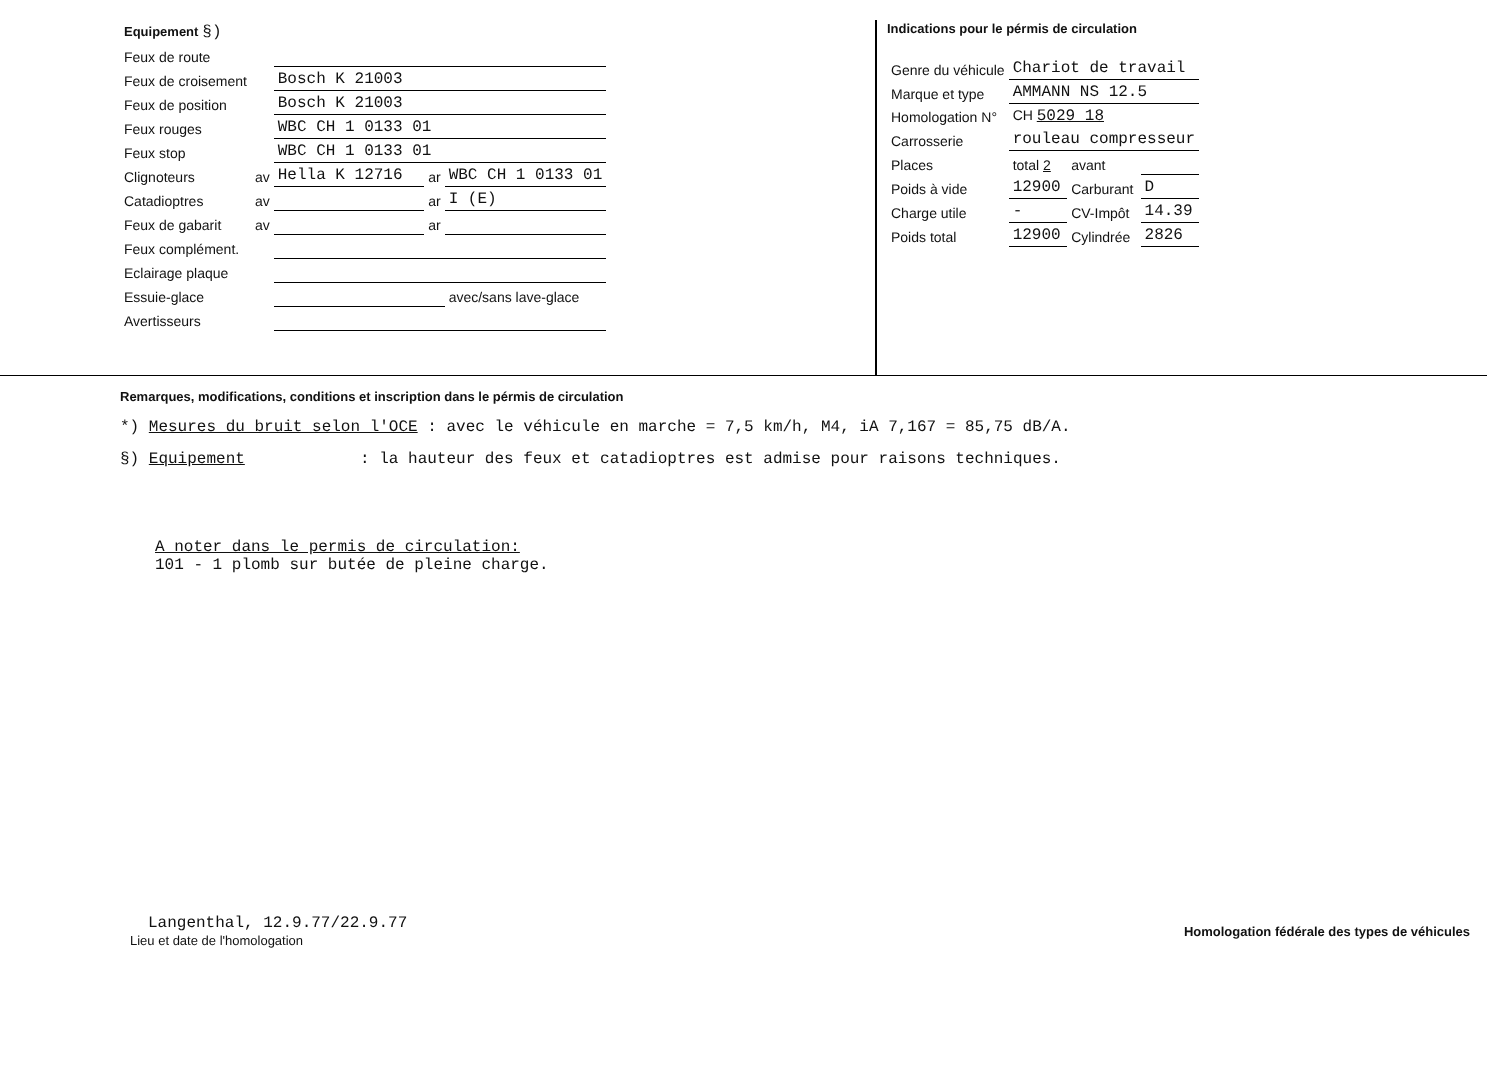| Equipement §) | | | | | |
| Feux de route | | | | | |
| Feux de croisement | | Bosch K 21003 | | | |
| Feux de position | | Bosch K 21003 | | | |
| Feux rouges | | WBC CH 1 0133 01 | | | |
| Feux stop | | WBC CH 1 0133 01 | | | |
| Clignoteurs | av | Hella K 12716 | | ar | WBC CH 1 0133 01 |
| Catadioptres | av | | | ar | I (E) |
| Feux de gabarit | av | | | ar | |
| Feux complément. | | | | | |
| Eclairage plaque | | | | | |
| Essuie-glace | | | | | avec/sans lave-glace |
| Avertisseurs | | | | | |
Indications pour le pérmis de circulation
| Genre du véhicule | Chariot de travail | | |
| Marque et type | AMMANN NS 12.5 | | |
| Homologation N° | CH 5029 18 | | |
| Carrosserie | rouleau compresseur | | |
| Places | total 2 | avant | |
| Poids à vide | 12900 | Carburant | D |
| Charge utile | - | CV-Impôt | 14.39 |
| Poids total | 12900 | Cylindrée | 2826 |
Remarques, modifications, conditions et inscription dans le pérmis de circulation
*) Mesures du bruit selon l'OCE : avec le véhicule en marche = 7,5 km/h, M4, iA 7,167 = 85,75 dB/A.
§) Equipement : la hauteur des feux et catadioptres est admise pour raisons techniques.
A noter dans le permis de circulation:
101 - 1 plomb sur butée de pleine charge.
Langenthal, 12.9.77/22.9.77
Lieu et date de l'homologation
Homologation fédérale des types de véhicules